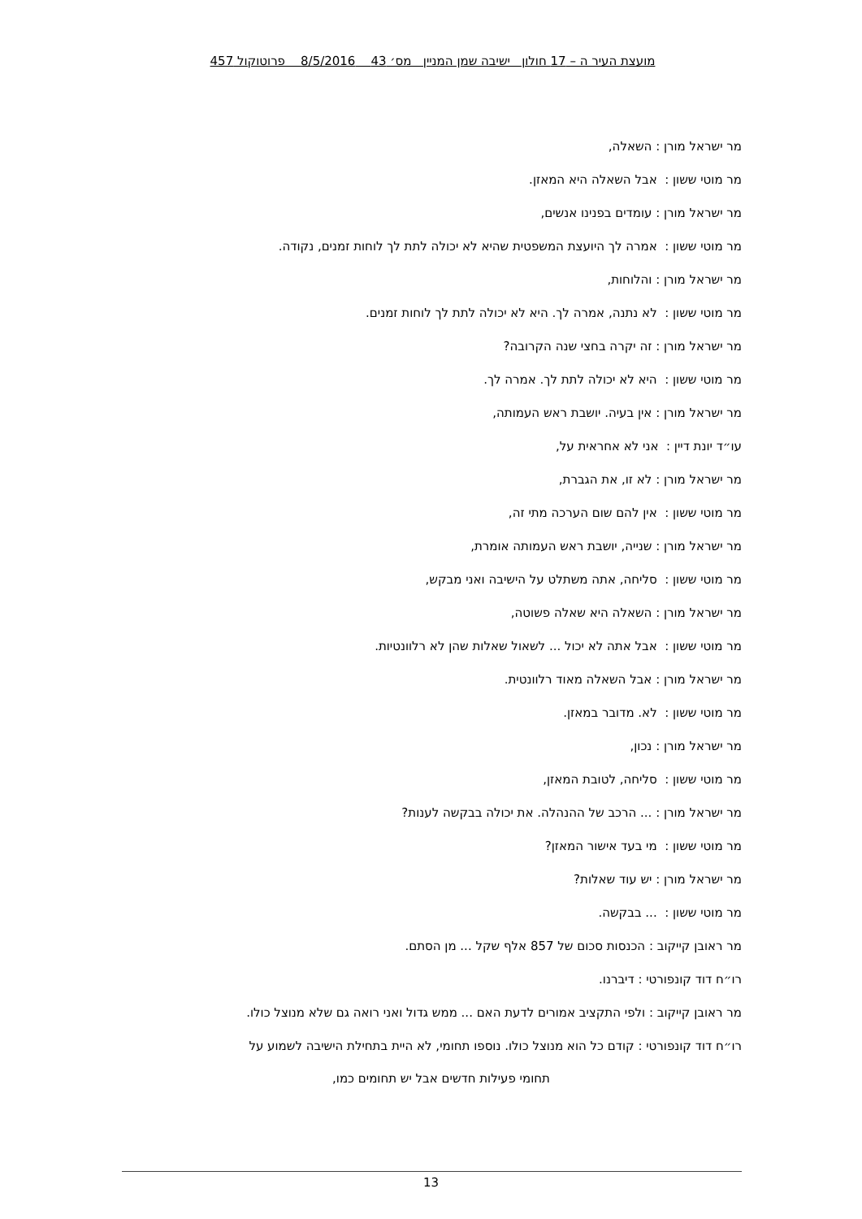מועצת העיר ה – 17 חולון ישיבה שמן המניין מס׳ 43 8/5/2016 פרוטוקול 457
מר ישראל מורן : השאלה,
מר מוטי ששון : אבל השאלה היא המאזן.
מר ישראל מורן : עומדים בפנינו אנשים,
מר מוטי ששון : אמרה לך היועצת המשפטית שהיא לא יכולה לתת לך לוחות זמנים, נקודה.
מר ישראל מורן : והלוחות,
מר מוטי ששון : לא נתנה, אמרה לך. היא לא יכולה לתת לך לוחות זמנים.
מר ישראל מורן : זה יקרה בחצי שנה הקרובה?
מר מוטי ששון : היא לא יכולה לתת לך. אמרה לך.
מר ישראל מורן : אין בעיה. יושבת ראש העמותה,
עו״ד יונת דיין : אני לא אחראית על,
מר ישראל מורן : לא זו, את הגברת,
מר מוטי ששון : אין להם שום הערכה מתי זה,
מר ישראל מורן : שנייה, יושבת ראש העמותה אומרת,
מר מוטי ששון : סליחה, אתה משתלט על הישיבה ואני מבקש,
מר ישראל מורן : השאלה היא שאלה פשוטה,
מר מוטי ששון : אבל אתה לא יכול ... לשאול שאלות שהן לא רלוונטיות.
מר ישראל מורן : אבל השאלה מאוד רלוונטית.
מר מוטי ששון : לא. מדובר במאזן.
מר ישראל מורן : נכון,
מר מוטי ששון : סליחה, לטובת המאזן,
מר ישראל מורן : ... הרכב של ההנהלה. את יכולה בבקשה לענות?
מר מוטי ששון : מי בעד אישור המאזן?
מר ישראל מורן : יש עוד שאלות?
מר מוטי ששון : ... בבקשה.
מר ראובן קייקוב : הכנסות סכום של 857 אלף שקל ... מן הסתם.
רו״ח דוד קונפורטי : דיברנו.
מר ראובן קייקוב : ולפי התקציב אמורים לדעת האם ... ממש גדול ואני רואה גם שלא מנוצל כולו.
רו״ח דוד קונפורטי : קודם כל הוא מנוצל כולו. נוספו תחומי, לא היית בתחילת הישיבה לשמוע על
תחומי פעילות חדשים אבל יש תחומים כמו,
13